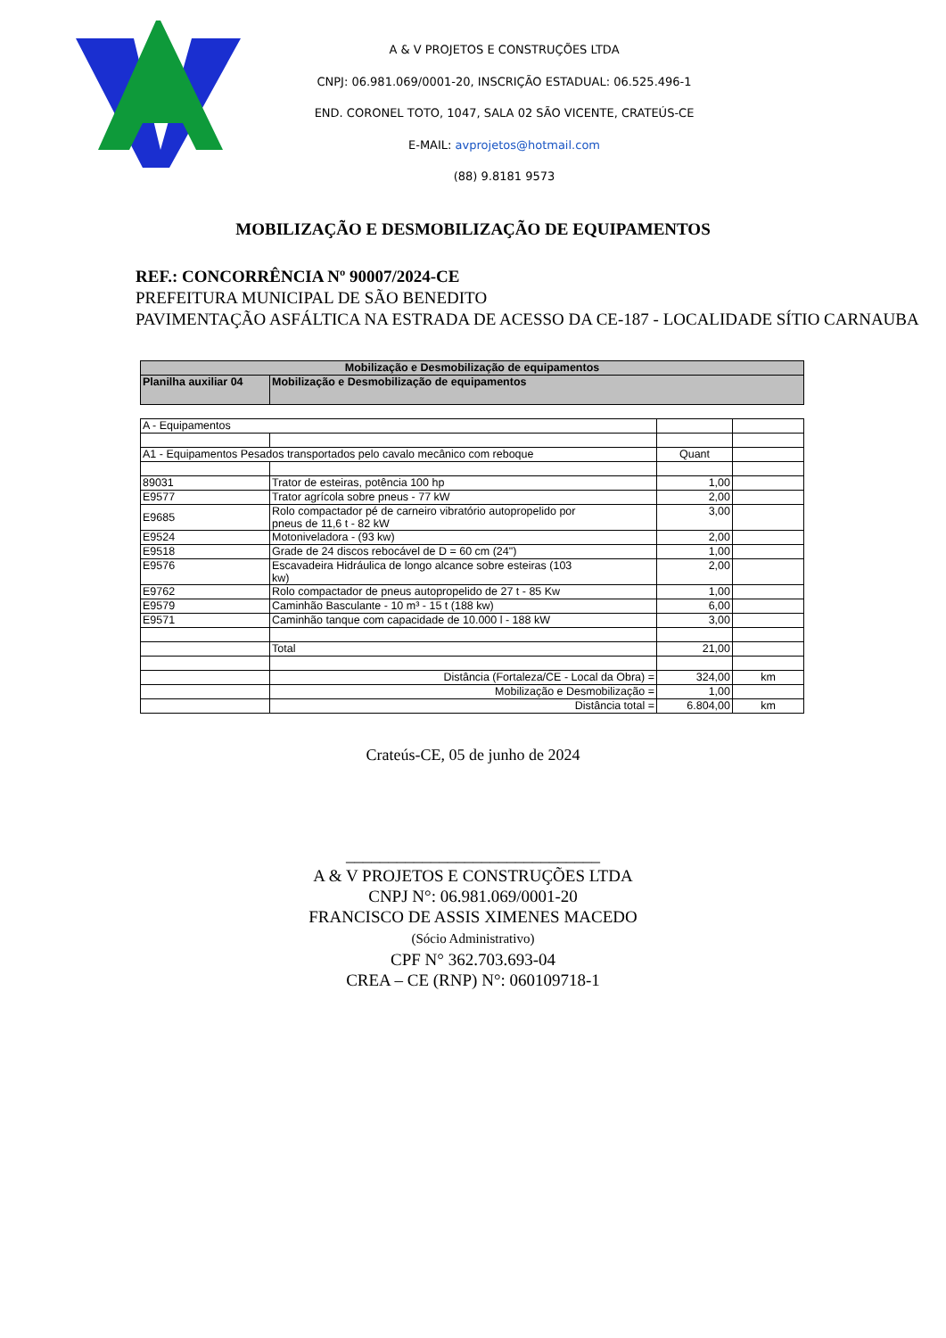A & V PROJETOS E CONSTRUÇÕES LTDA
CNPJ: 06.981.069/0001-20, INSCRIÇÃO ESTADUAL: 06.525.496-1
END. CORONEL TOTO, 1047, SALA 02 SÃO VICENTE, CRATEÚS-CE
E-MAIL: avprojetos@hotmail.com
(88) 9.8181 9573
MOBILIZAÇÃO E DESMOBILIZAÇÃO DE EQUIPAMENTOS
REF.: CONCORRÊNCIA Nº 90007/2024-CE
PREFEITURA MUNICIPAL DE SÃO BENEDITO
PAVIMENTAÇÃO ASFÁLTICA NA ESTRADA DE ACESSO DA CE-187 - LOCALIDADE SÍTIO CARNAUBA
| Mobilização e Desmobilização de equipamentos | | | |
| --- | --- | --- | --- |
| Planilha auxiliar 04 | Mobilização e Desmobilização de equipamentos | | |
| A - Equipamentos | | | |
| A1 - Equipamentos Pesados transportados pelo cavalo mecânico com reboque | | Quant | |
| 89031 | Trator de esteiras, potência 100 hp | 1,00 | |
| E9577 | Trator agrícola sobre pneus - 77 kW | 2,00 | |
| E9685 | Rolo compactador pé de carneiro vibratório autopropelido por pneus de 11,6 t - 82 kW | 3,00 | |
| E9524 | Motoniveladora - (93 kw) | 2,00 | |
| E9518 | Grade de 24 discos rebocável de D = 60 cm (24") | 1,00 | |
| E9576 | Escavadeira Hidráulica de longo alcance sobre esteiras (103 kw) | 2,00 | |
| E9762 | Rolo compactador de pneus autopropelido de 27 t - 85 Kw | 1,00 | |
| E9579 | Caminhão Basculante - 10 m³ - 15 t (188 kw) | 6,00 | |
| E9571 | Caminhão tanque com capacidade de 10.000 l - 188 kW | 3,00 | |
| | Total | 21,00 | |
| | Distância (Fortaleza/CE - Local da Obra) = | 324,00 | km |
| | Mobilização e Desmobilização = | 1,00 | |
| | Distância total = | 6.804,00 | km |
Crateús-CE, 05 de junho de 2024
______________________________
A & V PROJETOS E CONSTRUÇÕES LTDA
CNPJ N°: 06.981.069/0001-20
FRANCISCO DE ASSIS XIMENES MACEDO
(Sócio Administrativo)
CPF N° 362.703.693-04
CREA – CE (RNP) N°: 060109718-1